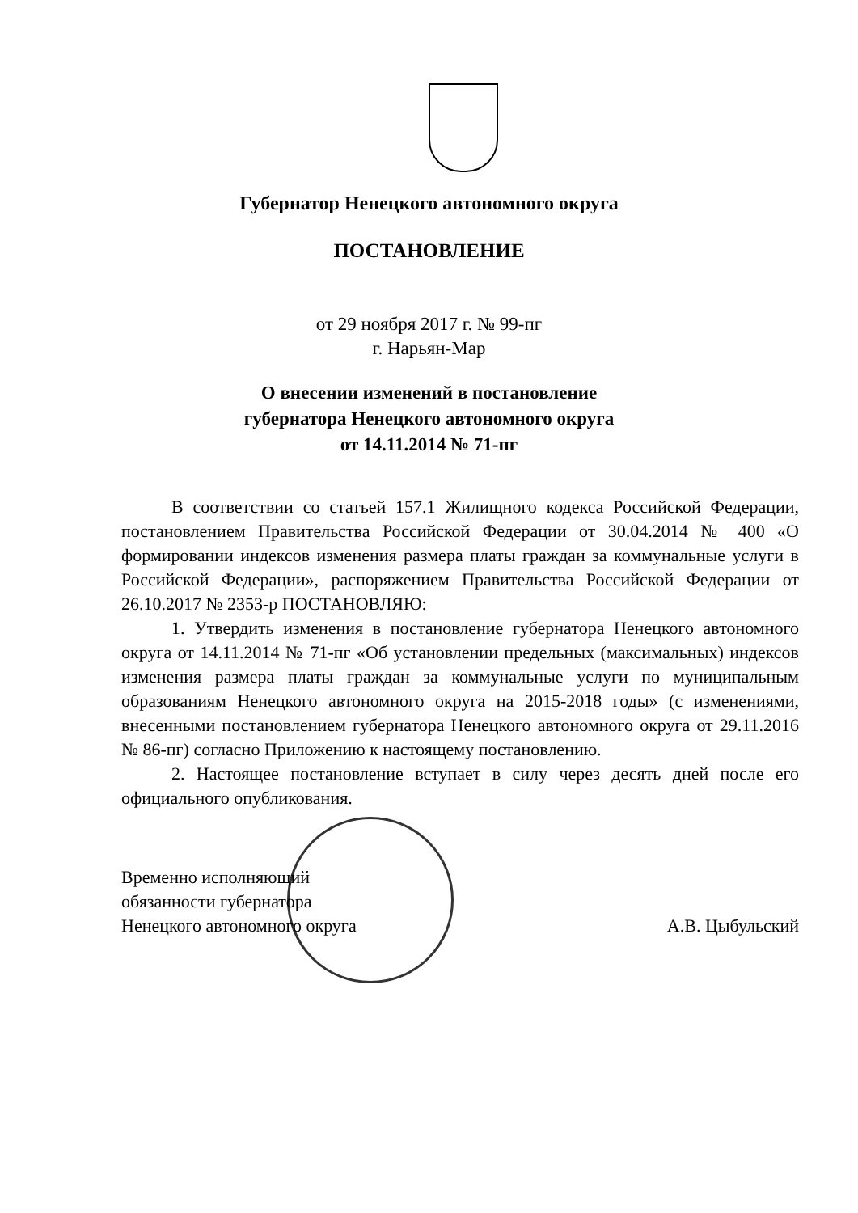Губернатор Ненецкого автономного округа
ПОСТАНОВЛЕНИЕ
от 29 ноября 2017 г. № 99-пг
г. Нарьян-Мар
О внесении изменений в постановление
губернатора Ненецкого автономного округа
от 14.11.2014 № 71-пг
В соответствии со статьей 157.1 Жилищного кодекса Российской Федерации, постановлением Правительства Российской Федерации от 30.04.2014 № 400 «О формировании индексов изменения размера платы граждан за коммунальные услуги в Российской Федерации», распоряжением Правительства Российской Федерации от 26.10.2017 № 2353-р ПОСТАНОВЛЯЮ:
1. Утвердить изменения в постановление губернатора Ненецкого автономного округа от 14.11.2014 № 71-пг «Об установлении предельных (максимальных) индексов изменения размера платы граждан за коммунальные услуги по муниципальным образованиям Ненецкого автономного округа на 2015-2018 годы» (с изменениями, внесенными постановлением губернатора Ненецкого автономного округа от 29.11.2016 № 86-пг) согласно Приложению к настоящему постановлению.
2. Настоящее постановление вступает в силу через десять дней после его официального опубликования.
Временно исполняющий
обязанности губернатора
Ненецкого автономного округа
А.В. Цыбульский